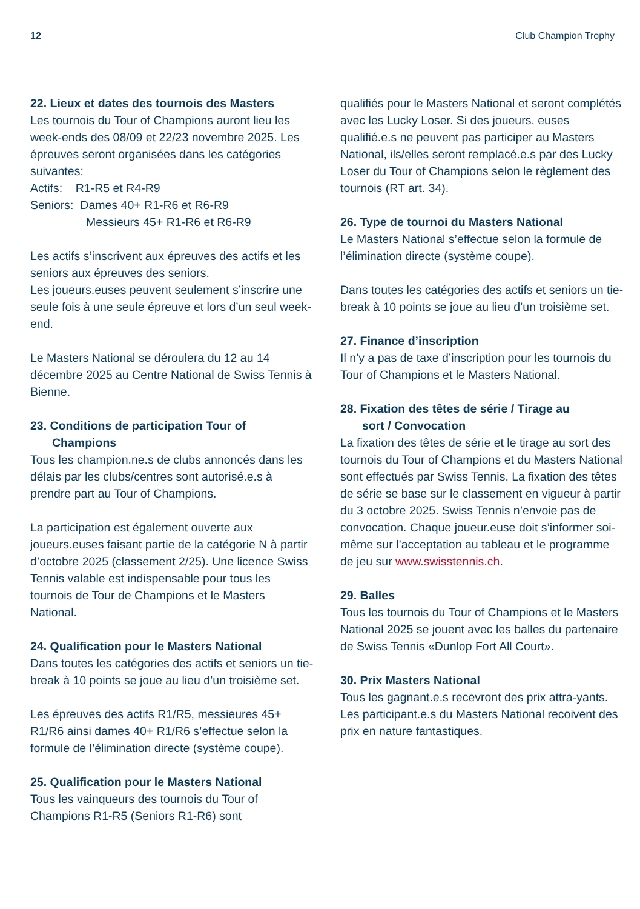12 Club Champion Trophy
22. Lieux et dates des tournois des Masters
Les tournois du Tour of Champions auront lieu les week-ends des 08/09 et 22/23 novembre 2025. Les épreuves seront organisées dans les catégories suivantes:
Actifs: R1-R5 et R4-R9
Seniors: Dames 40+ R1-R6 et R6-R9
Messieurs 45+ R1-R6 et R6-R9
Les actifs s’inscrivent aux épreuves des actifs et les seniors aux épreuves des seniors.
Les joueurs.euses peuvent seulement s’inscrire une seule fois à une seule épreuve et lors d’un seul week-end.
Le Masters National se déroulera du 12 au 14 décembre 2025 au Centre National de Swiss Tennis à Bienne.
23. Conditions de participation Tour of
Champions
Tous les champion.ne.s de clubs annoncés dans les délais par les clubs/centres sont autorisé.e.s à prendre part au Tour of Champions.
La participation est également ouverte aux joueurs.euses faisant partie de la catégorie N à partir d’octobre 2025 (classement 2/25). Une licence Swiss Tennis valable est indispensable pour tous les tournois de Tour de Champions et le Masters National.
24. Qualification pour le Masters National
Dans toutes les catégories des actifs et seniors un tie-break à 10 points se joue au lieu d’un troisième set.
Les épreuves des actifs R1/R5, messieures 45+ R1/R6 ainsi dames 40+ R1/R6 s’effectue selon la formule de l’élimination directe (système coupe).
25. Qualification pour le Masters National
Tous les vainqueurs des tournois du Tour of Champions R1-R5 (Seniors R1-R6) sont
qualifiés pour le Masters National et seront complétés avec les Lucky Loser. Si des joueurs. euses qualifié.e.s ne peuvent pas participer au Masters National, ils/elles seront remplacé.e.s par des Lucky Loser du Tour of Champions selon le règlement des tournois (RT art. 34).
26. Type de tournoi du Masters National
Le Masters National s’effectue selon la formule de l’élimination directe (système coupe).
Dans toutes les catégories des actifs et seniors un tie-break à 10 points se joue au lieu d’un troisième set.
27. Finance d’inscription
Il n’y a pas de taxe d’inscription pour les tournois du Tour of Champions et le Masters National.
28. Fixation des têtes de série / Tirage au
sort / Convocation
La fixation des têtes de série et le tirage au sort des tournois du Tour of Champions et du Masters National sont effectués par Swiss Tennis. La fixation des têtes de série se base sur le classement en vigueur à partir du 3 octobre 2025. Swiss Tennis n’envoie pas de convocation. Chaque joueur.euse doit s’informer soi-même sur l’acceptation au tableau et le programme de jeu sur www.swisstennis.ch.
29. Balles
Tous les tournois du Tour of Champions et le Masters National 2025 se jouent avec les balles du partenaire de Swiss Tennis «Dunlop Fort All Court».
30. Prix Masters National
Tous les gagnant.e.s recevront des prix attra-yants. Les participant.e.s du Masters National recoivent des prix en nature fantastiques.